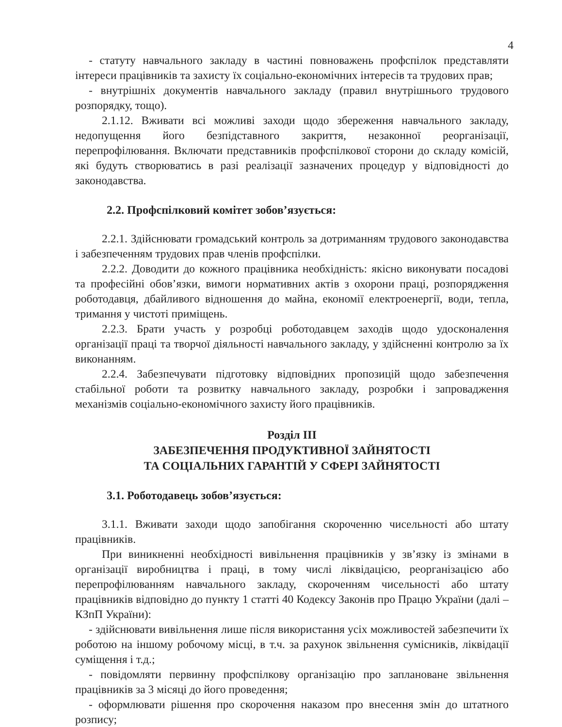4
- статуту навчального закладу в частині повноважень профспілок представляти інтереси працівників та захисту їх соціально-економічних інтересів та трудових прав;
- внутрішніх документів навчального закладу (правил внутрішнього трудового розпорядку, тощо).
2.1.12. Вживати всі можливі заходи щодо збереження навчального закладу, недопущення його безпідставного закриття, незаконної реорганізації, перепрофілювання. Включати представників профспілкової сторони до складу комісій, які будуть створюватись в разі реалізації зазначених процедур у відповідності до законодавства.
2.2. Профспілковий комітет зобов’язується:
2.2.1. Здійснювати громадський контроль за дотриманням трудового законодавства і забезпеченням трудових прав членів профспілки.
2.2.2. Доводити до кожного працівника необхідність: якісно виконувати посадові та професійні обов’язки, вимоги нормативних актів з охорони праці, розпорядження роботодавця, дбайливого відношення до майна, економії електроенергії, води, тепла, тримання у чистоті приміщень.
2.2.3. Брати участь у розробці роботодавцем заходів щодо удосконалення організації праці та творчої діяльності навчального закладу, у здійсненні контролю за їх виконанням.
2.2.4. Забезпечувати підготовку відповідних пропозицій щодо забезпечення стабільної роботи та розвитку навчального закладу, розробки і запровадження механізмів соціально-економічного захисту його працівників.
Розділ ІІІ
ЗАБЕЗПЕЧЕННЯ ПРОДУКТИВНОЇ ЗАЙНЯТОСТІ
ТА СОЦІАЛЬНИХ ГАРАНТІЙ У СФЕРІ ЗАЙНЯТОСТІ
3.1. Роботодавець зобов’язується:
3.1.1. Вживати заходи щодо запобігання скороченню чисельності або штату працівників.
При виникненні необхідності вивільнення працівників у зв’язку із змінами в організації виробництва і праці, в тому числі ліквідацією, реорганізацією або перепрофілюванням навчального закладу, скороченням чисельності або штату працівників відповідно до пункту 1 статті 40 Кодексу Законів про Працю України (далі – КЗпП України):
- здійснювати вивільнення лише після використання усіх можливостей забезпечити їх роботою на іншому робочому місці, в т.ч. за рахунок звільнення сумісників, ліквідації суміщення і т.д.;
- повідомляти первинну профспілкову організацію про заплановане звільнення працівників за 3 місяці до його проведення;
- оформлювати рішення про скорочення наказом про внесення змін до штатного розпису;